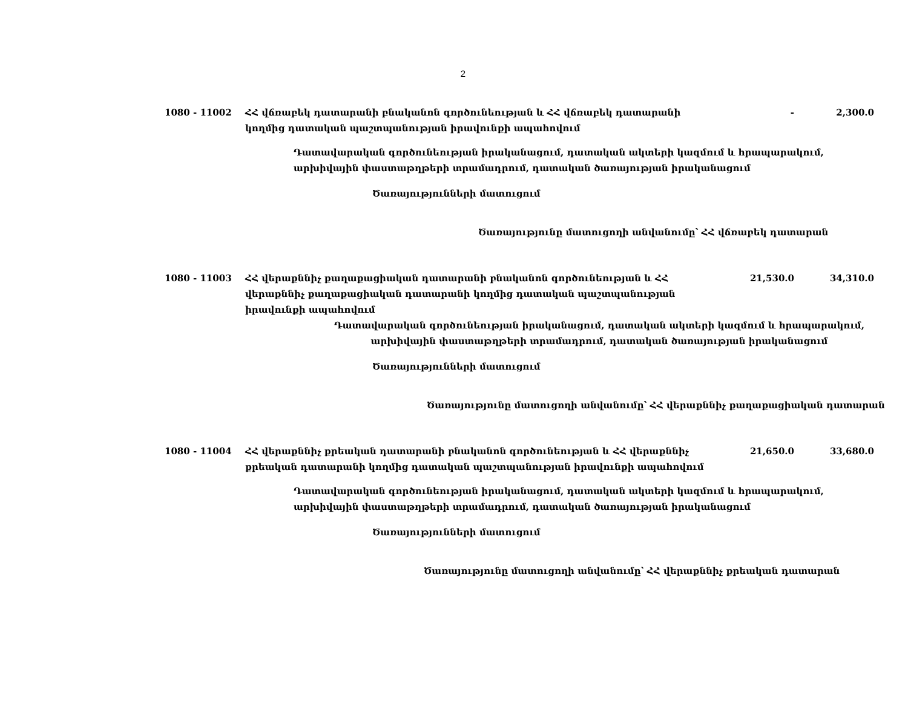2
1080 - 11002 ՀՀ վճռաբեկ դատարանի բնականոն գործունեության և ՀՀ վճռաբեկ դատարանի կողմից դատական պաշտպանության իրավունքի ապահովում
- 2,300.0
Դատավարական գործունեության իրականացում, դատական ակտերի կազմում և հրապարակում, արխիվային փաստաթղթերի տրամադրում, դատական ծառայության իրականացում
Ծառայությունների մատուցում
Ծառայությունը մատուցողի անվանումը՝ ՀՀ վճռաբեկ դատարան
1080 - 11003 ՀՀ վերաքննիչ քաղաքացիական դատարանի բնականոն գործունեության և ՀՀ վերաքննիչ քաղաքացիական դատարանի կողմից դատական պաշտպանության իրավունքի ապահովում
21,530.0 34,310.0
Դատավարական գործունեության իրականացում, դատական ակտերի կազմում և հրապարակում, արխիվային փաստաթղթերի տրամադրում, դատական ծառայության իրականացում
Ծառայությունների մատուցում
Ծառայությունը մատուցողի անվանումը՝ ՀՀ վերաքննիչ քաղաքացիական դատարան
1080 - 11004 ՀՀ վերաքննիչ քրեական դատարանի բնականոն գործունեության և ՀՀ վերաքննիչ քրեական դատարանի կողմից դատական պաշտպանության իրավունքի ապահովում
21,650.0 33,680.0
Դատավարական գործունեության իրականացում, դատական ակտերի կազմում և հրապարակում, արխիվային փաստաթղթերի տրամադրում, դատական ծառայության իրականացում
Ծառայությունների մատուցում
Ծառայությունը մատուցողի անվանումը՝ ՀՀ վերաքննիչ քրեական դատարան